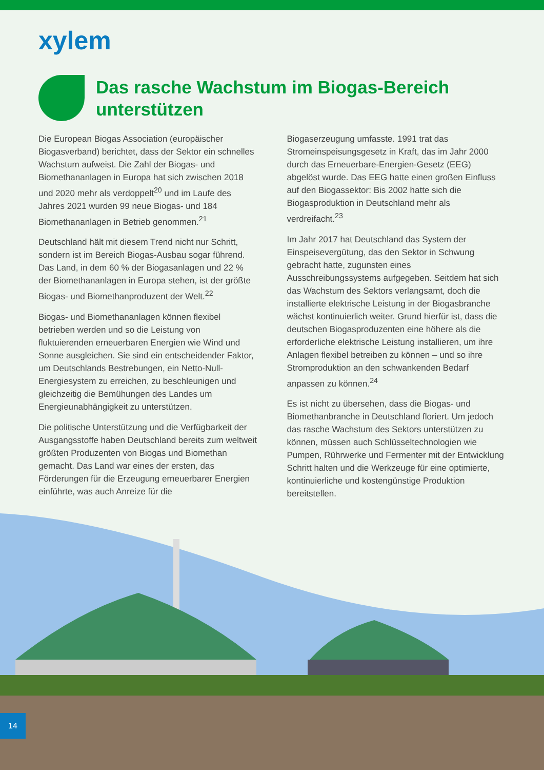xylem
Das rasche Wachstum im Biogas-Bereich unterstützen
Die European Biogas Association (europäischer Biogasverband) berichtet, dass der Sektor ein schnelles Wachstum aufweist. Die Zahl der Biogas- und Biomethananlagen in Europa hat sich zwischen 2018 und 2020 mehr als verdoppelt<sup>20</sup> und im Laufe des Jahres 2021 wurden 99 neue Biogas- und 184 Biomethananlagen in Betrieb genommen.<sup>21</sup>
Deutschland hält mit diesem Trend nicht nur Schritt, sondern ist im Bereich Biogas-Ausbau sogar führend. Das Land, in dem 60 % der Biogasanlagen und 22 % der Biomethananlagen in Europa stehen, ist der größte Biogas- und Biomethanproduzent der Welt.<sup>22</sup>
Biogas- und Biomethananlagen können flexibel betrieben werden und so die Leistung von fluktuierenden erneuerbaren Energien wie Wind und Sonne ausgleichen. Sie sind ein entscheidender Faktor, um Deutschlands Bestrebungen, ein Netto-Null-Energiesystem zu erreichen, zu beschleunigen und gleichzeitig die Bemühungen des Landes um Energieunabhängigkeit zu unterstützen.
Die politische Unterstützung und die Verfügbarkeit der Ausgangsstoffe haben Deutschland bereits zum weltweit größten Produzenten von Biogas und Biomethan gemacht. Das Land war eines der ersten, das Förderungen für die Erzeugung erneuerbarer Energien einführte, was auch Anreize für die
Biogaserzeugung umfasste. 1991 trat das Stromeinspeisungsgesetz in Kraft, das im Jahr 2000 durch das Erneuerbare-Energien-Gesetz (EEG) abgelöst wurde. Das EEG hatte einen großen Einfluss auf den Biogassektor: Bis 2002 hatte sich die Biogasproduktion in Deutschland mehr als verdreifacht.<sup>23</sup>
Im Jahr 2017 hat Deutschland das System der Einspeisevergütung, das den Sektor in Schwung gebracht hatte, zugunsten eines Ausschreibungssystems aufgegeben. Seitdem hat sich das Wachstum des Sektors verlangsamt, doch die installierte elektrische Leistung in der Biogasbranche wächst kontinuierlich weiter. Grund hierfür ist, dass die deutschen Biogasproduzenten eine höhere als die erforderliche elektrische Leistung installieren, um ihre Anlagen flexibel betreiben zu können – und so ihre Stromproduktion an den schwankenden Bedarf anpassen zu können.<sup>24</sup>
Es ist nicht zu übersehen, dass die Biogas- und Biomethanbranche in Deutschland floriert. Um jedoch das rasche Wachstum des Sektors unterstützen zu können, müssen auch Schlüsseltechnologien wie Pumpen, Rührwerke und Fermenter mit der Entwicklung Schritt halten und die Werkzeuge für eine optimierte, kontinuierliche und kostengünstige Produktion bereitstellen.
14